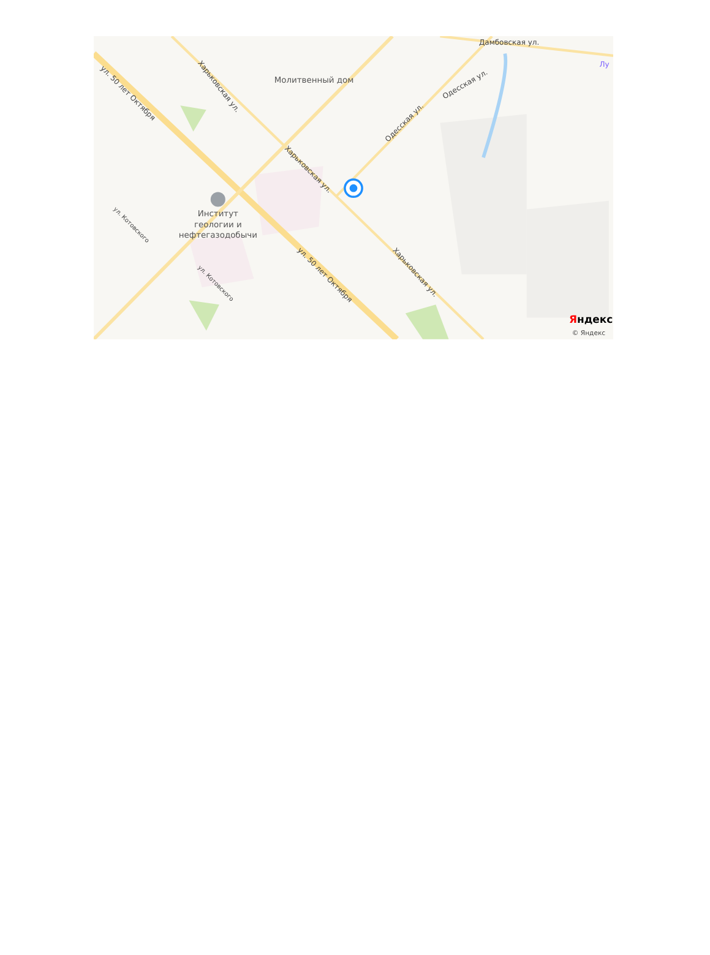Молитвенный дом
Дамбовская ул.
Лу
ул. 50 лет Октября
ул. 50 лет Октября
Харьковская ул.
Харьковская ул.
Харьковская ул.
Одесская ул.
Одесская ул.
ул. Котовского
ул. Котовского
Институт
геологии и
нефтегазодобычи
Яндекс
© Яндекс